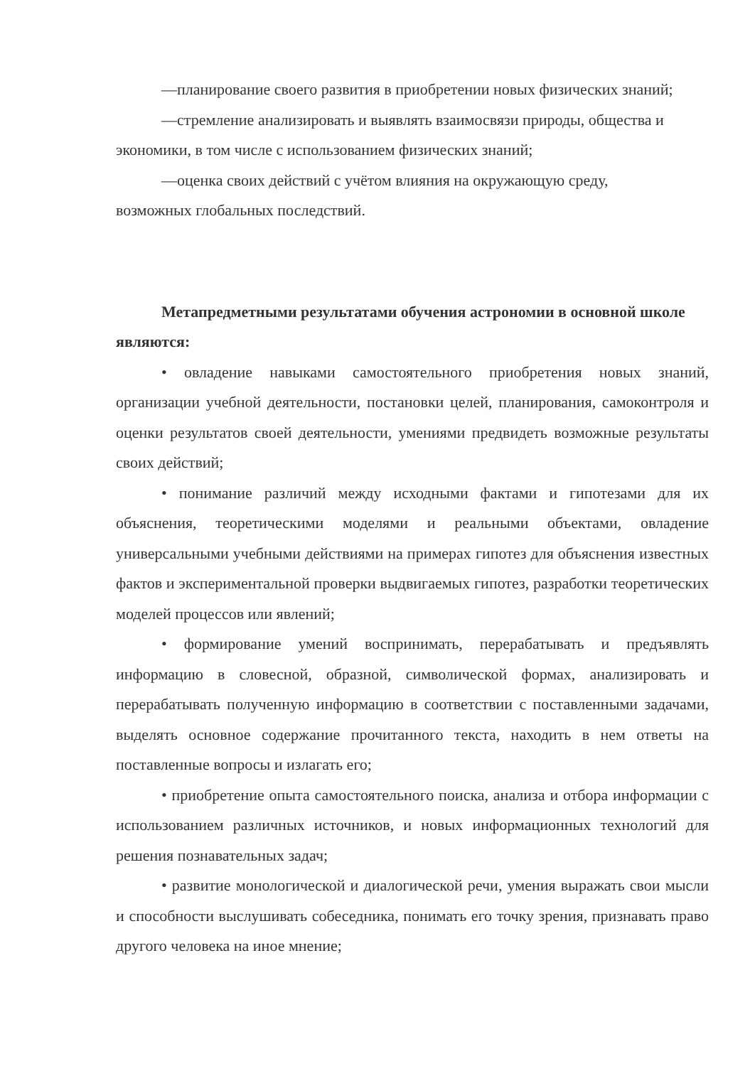—планирование своего развития в приобретении новых физических знаний;
—стремление анализировать и выявлять взаимосвязи природы, общества и экономики, в том числе с использованием физических знаний;
—оценка своих действий с учётом влияния на окружающую среду, возможных глобальных последствий.
Метапредметными результатами обучения астрономии в основной школе являются:
• овладение навыками самостоятельного приобретения новых знаний, организации учебной деятельности, постановки целей, планирования, самоконтроля и оценки результатов своей деятельности, умениями предвидеть возможные результаты своих действий;
• понимание различий между исходными фактами и гипотезами для их объяснения, теоретическими моделями и реальными объектами, овладение универсальными учебными действиями на примерах гипотез для объяснения известных фактов и экспериментальной проверки выдвигаемых гипотез, разработки теоретических моделей процессов или явлений;
• формирование умений воспринимать, перерабатывать и предъявлять информацию в словесной, образной, символической формах, анализировать и перерабатывать полученную информацию в соответствии с поставленными задачами, выделять основное содержание прочитанного текста, находить в нем ответы на поставленные вопросы и излагать его;
• приобретение опыта самостоятельного поиска, анализа и отбора информации с использованием различных источников, и новых информационных технологий для решения познавательных задач;
• развитие монологической и диалогической речи, умения выражать свои мысли и способности выслушивать собеседника, понимать его точку зрения, признавать право другого человека на иное мнение;